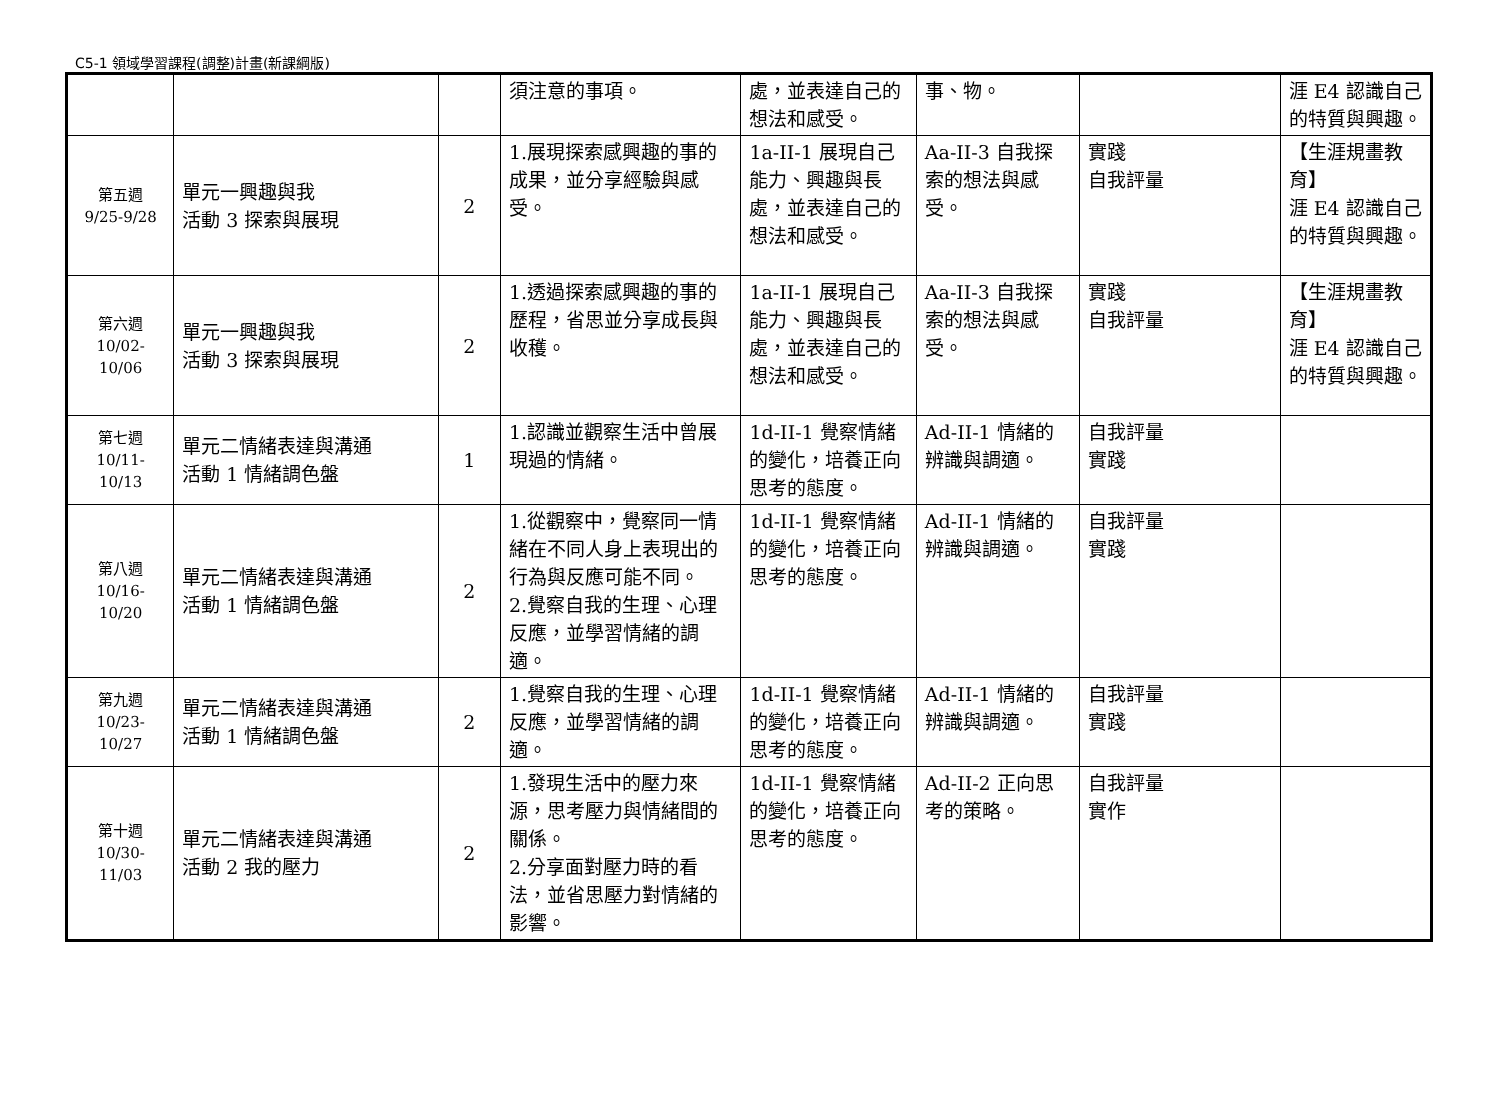C5-1 領域學習課程(調整)計畫(新課綱版)
| | | | 須注意的事項。 | 處，並表達自己的想法和感受。 | 事、物。 | | 涯 E4 認識自己的特質與興趣。 |
| 第五週 9/25-9/28 | 單元一興趣與我 活動 3 探索與展現 | 2 | 1.展現探索感興趣的事的成果，並分享經驗與感受。 | 1a-II-1 展現自己能力、興趣與長處，並表達自己的想法和感受。 | Aa-II-3 自我探索的想法與感受。 | 實踐 自我評量 | 【生涯規畫教育】 涯 E4 認識自己的特質與興趣。 |
| 第六週 10/02-10/06 | 單元一興趣與我 活動 3 探索與展現 | 2 | 1.透過探索感興趣的事的歷程，省思並分享成長與收穫。 | 1a-II-1 展現自己能力、興趣與長處，並表達自己的想法和感受。 | Aa-II-3 自我探索的想法與感受。 | 實踐 自我評量 | 【生涯規畫教育】 涯 E4 認識自己的特質與興趣。 |
| 第七週 10/11-10/13 | 單元二情緒表達與溝通 活動 1 情緒調色盤 | 1 | 1.認識並觀察生活中曾展現過的情緒。 | 1d-II-1 覺察情緒的變化，培養正向思考的態度。 | Ad-II-1 情緒的辨識與調適。 | 自我評量 實踐 | |
| 第八週 10/16-10/20 | 單元二情緒表達與溝通 活動 1 情緒調色盤 | 2 | 1.從觀察中，覺察同一情緒在不同人身上表現出的行為與反應可能不同。 2.覺察自我的生理、心理反應，並學習情緒的調適。 | 1d-II-1 覺察情緒的變化，培養正向思考的態度。 | Ad-II-1 情緒的辨識與調適。 | 自我評量 實踐 | |
| 第九週 10/23-10/27 | 單元二情緒表達與溝通 活動 1 情緒調色盤 | 2 | 1.覺察自我的生理、心理反應，並學習情緒的調適。 | 1d-II-1 覺察情緒的變化，培養正向思考的態度。 | Ad-II-1 情緒的辨識與調適。 | 自我評量 實踐 | |
| 第十週 10/30-11/03 | 單元二情緒表達與溝通 活動 2 我的壓力 | 2 | 1.發現生活中的壓力來源，思考壓力與情緒間的關係。 2.分享面對壓力時的看法，並省思壓力對情緒的影響。 | 1d-II-1 覺察情緒的變化，培養正向思考的態度。 | Ad-II-2 正向思考的策略。 | 自我評量 實作 | |